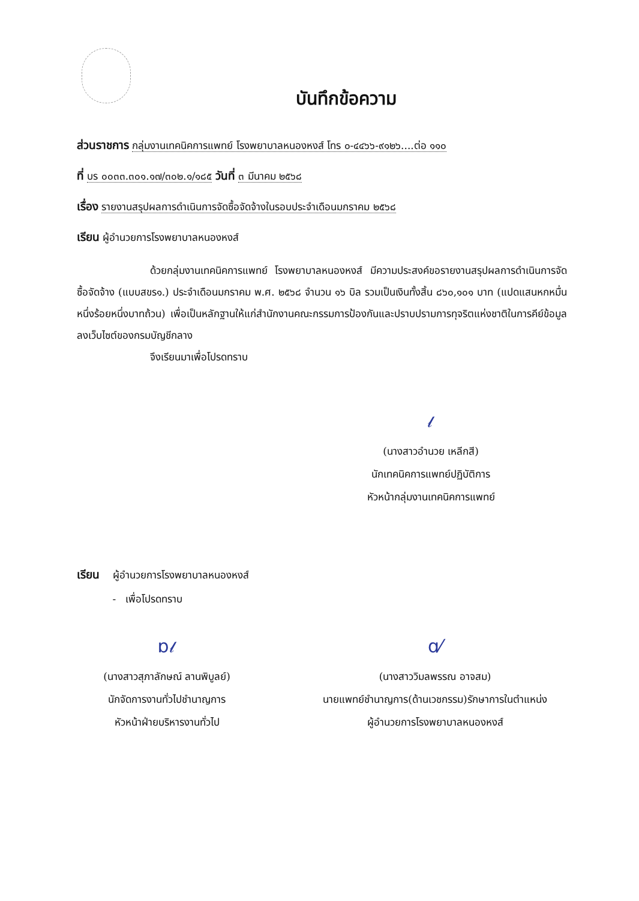บันทึกข้อความ
ส่วนราชการ กลุ่มงานเทคนิคการแพทย์ โรงพยาบาลหนองหงส์ โทร ๐-๔๔๖๖-๙๑๒๖....ต่อ ๑๑๐
ที่ บร ๐๐๓๓.๓๐๑.๑๗/๓๐๒.๑/๑๘๕ วันที่ ๓ มีนาคม ๒๕๖๘
เรื่อง รายงานสรุปผลการดำเนินการจัดซื้อจัดจ้างในรอบประจำเดือนมกราคม ๒๕๖๘
เรียน ผู้อำนวยการโรงพยาบาลหนองหงส์
ด้วยกลุ่มงานเทคนิคการแพทย์ โรงพยาบาลหนองหงส์ มีความประสงค์ขอรายงานสรุปผลการดำเนินการจัดซื้อจัดจ้าง (แบบสขร๑.) ประจำเดือนมกราคม พ.ศ. ๒๕๖๘ จำนวน ๑๖ บิล รวมเป็นเงินทั้งสิ้น ๘๖๐,๑๐๑ บาท (แปดแสนหกหมื่นหนึ่งร้อยหนึ่งบาทถ้วน) เพื่อเป็นหลักฐานให้แก่สำนักงานคณะกรรมการป้องกันและปราบปรามการทุจริตแห่งชาติในการคีย์ข้อมูลลงเว็บไซต์ของกรมบัญชีกลาง
จึงเรียนมาเพื่อโปรดทราบ
𝓁
(นางสาวอำนวย เหลีกสี)
นักเทคนิคการแพทย์ปฏิบัติการ
หัวหน้ากลุ่มงานเทคนิคการแพทย์
เรียน ผู้อำนวยการโรงพยาบาลหนองหงส์
- เพื่อโปรดทราบ
ɒ𝓁
(นางสาวสุภาลักษณ์ ลานพิบูลย์)
นักจัดการงานทั่วไปชำนาญการ
หัวหน้าฝ่ายบริหารงานทั่วไป
ɑ⁄
(นางสาววิมลพรรณ อาจสม)
นายแพทย์ชำนาญการ(ด้านเวชกรรม)รักษาการในตำแหน่ง
ผู้อำนวยการโรงพยาบาลหนองหงส์